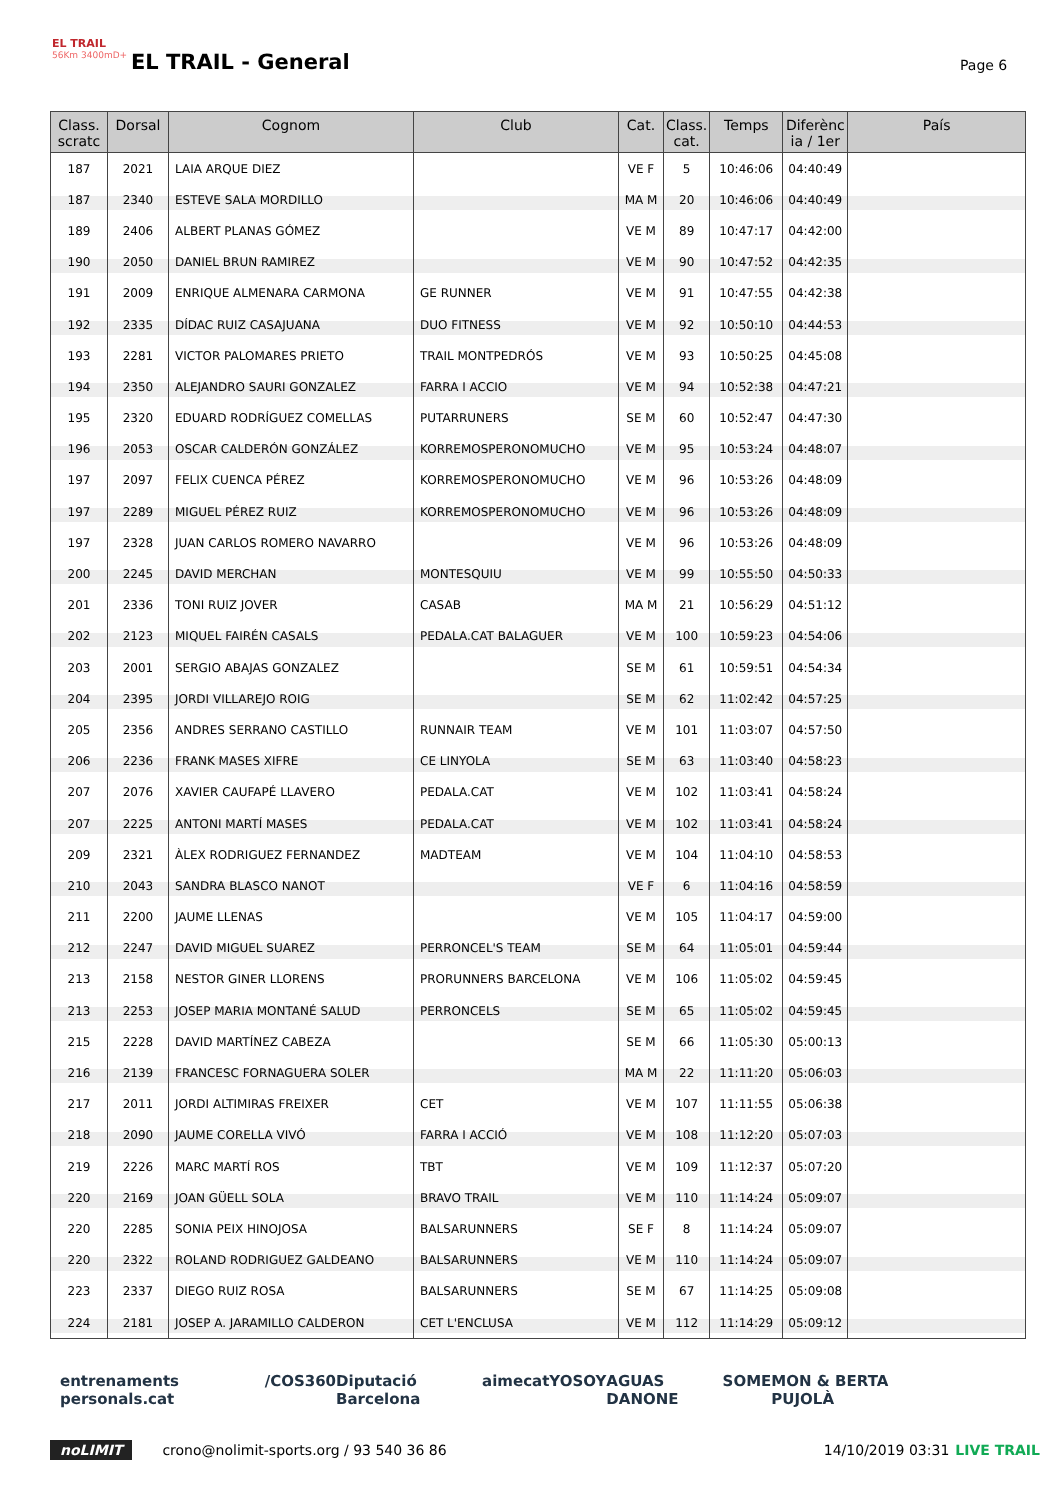EL TRAIL
56Km 3400mD+
EL TRAIL - General Page 6
| Class. scratc | Dorsal | Cognom | Club | Cat. | Class. cat. | Temps | Diferènc ia / 1er | País |
| --- | --- | --- | --- | --- | --- | --- | --- | --- |
| 187 | 2021 | LAIA ARQUE DIEZ | | VE F | 5 | 10:46:06 | 04:40:49 | |
| 187 | 2340 | ESTEVE SALA MORDILLO | | MA M | 20 | 10:46:06 | 04:40:49 | |
| 189 | 2406 | ALBERT PLANAS GÓMEZ | | VE M | 89 | 10:47:17 | 04:42:00 | |
| 190 | 2050 | DANIEL BRUN RAMIREZ | | VE M | 90 | 10:47:52 | 04:42:35 | |
| 191 | 2009 | ENRIQUE ALMENARA CARMONA | GE RUNNER | VE M | 91 | 10:47:55 | 04:42:38 | |
| 192 | 2335 | DÍDAC RUIZ CASAJUANA | DUO FITNESS | VE M | 92 | 10:50:10 | 04:44:53 | |
| 193 | 2281 | VICTOR PALOMARES PRIETO | TRAIL MONTPEDRÓS | VE M | 93 | 10:50:25 | 04:45:08 | |
| 194 | 2350 | ALEJANDRO SAURI GONZALEZ | FARRA I ACCIO | VE M | 94 | 10:52:38 | 04:47:21 | |
| 195 | 2320 | EDUARD RODRÍGUEZ COMELLAS | PUTARRUNERS | SE M | 60 | 10:52:47 | 04:47:30 | |
| 196 | 2053 | OSCAR CALDERÓN GONZÁLEZ | KORREMOSPERONOMUCHO | VE M | 95 | 10:53:24 | 04:48:07 | |
| 197 | 2097 | FELIX CUENCA PÉREZ | KORREMOSPERONOMUCHO | VE M | 96 | 10:53:26 | 04:48:09 | |
| 197 | 2289 | MIGUEL PÉREZ RUIZ | KORREMOSPERONOMUCHO | VE M | 96 | 10:53:26 | 04:48:09 | |
| 197 | 2328 | JUAN CARLOS ROMERO NAVARRO | | VE M | 96 | 10:53:26 | 04:48:09 | |
| 200 | 2245 | DAVID MERCHAN | MONTESQUIU | VE M | 99 | 10:55:50 | 04:50:33 | |
| 201 | 2336 | TONI RUIZ JOVER | CASAB | MA M | 21 | 10:56:29 | 04:51:12 | |
| 202 | 2123 | MIQUEL FAIRÉN CASALS | PEDALA.CAT BALAGUER | VE M | 100 | 10:59:23 | 04:54:06 | |
| 203 | 2001 | SERGIO ABAJAS GONZALEZ | | SE M | 61 | 10:59:51 | 04:54:34 | |
| 204 | 2395 | JORDI VILLAREJO ROIG | | SE M | 62 | 11:02:42 | 04:57:25 | |
| 205 | 2356 | ANDRES SERRANO CASTILLO | RUNNAIR TEAM | VE M | 101 | 11:03:07 | 04:57:50 | |
| 206 | 2236 | FRANK MASES XIFRE | CE LINYOLA | SE M | 63 | 11:03:40 | 04:58:23 | |
| 207 | 2076 | XAVIER CAUFAPÉ LLAVERO | PEDALA.CAT | VE M | 102 | 11:03:41 | 04:58:24 | |
| 207 | 2225 | ANTONI MARTÍ MASES | PEDALA.CAT | VE M | 102 | 11:03:41 | 04:58:24 | |
| 209 | 2321 | ÀLEX RODRIGUEZ FERNANDEZ | MADTEAM | VE M | 104 | 11:04:10 | 04:58:53 | |
| 210 | 2043 | SANDRA BLASCO NANOT | | VE F | 6 | 11:04:16 | 04:58:59 | |
| 211 | 2200 | JAUME LLENAS | | VE M | 105 | 11:04:17 | 04:59:00 | |
| 212 | 2247 | DAVID MIGUEL SUAREZ | PERRONCEL'S TEAM | SE M | 64 | 11:05:01 | 04:59:44 | |
| 213 | 2158 | NESTOR GINER LLORENS | PRORUNNERS BARCELONA | VE M | 106 | 11:05:02 | 04:59:45 | |
| 213 | 2253 | JOSEP MARIA MONTANÉ SALUD | PERRONCELS | SE M | 65 | 11:05:02 | 04:59:45 | |
| 215 | 2228 | DAVID MARTÍNEZ CABEZA | | SE M | 66 | 11:05:30 | 05:00:13 | |
| 216 | 2139 | FRANCESC FORNAGUERA SOLER | | MA M | 22 | 11:11:20 | 05:06:03 | |
| 217 | 2011 | JORDI ALTIMIRAS FREIXER | CET | VE M | 107 | 11:11:55 | 05:06:38 | |
| 218 | 2090 | JAUME CORELLA VIVÓ | FARRA I ACCIÓ | VE M | 108 | 11:12:20 | 05:07:03 | |
| 219 | 2226 | MARC MARTÍ ROS | TBT | VE M | 109 | 11:12:37 | 05:07:20 | |
| 220 | 2169 | JOAN GÜELL SOLA | BRAVO TRAIL | VE M | 110 | 11:14:24 | 05:09:07 | |
| 220 | 2285 | SONIA PEIX HINOJOSA | BALSARUNNERS | SE F | 8 | 11:14:24 | 05:09:07 | |
| 220 | 2322 | ROLAND RODRIGUEZ GALDEANO | BALSARUNNERS | VE M | 110 | 11:14:24 | 05:09:07 | |
| 223 | 2337 | DIEGO RUIZ ROSA | BALSARUNNERS | SE M | 67 | 11:14:25 | 05:09:08 | |
| 224 | 2181 | JOSEP A. JARAMILLO CALDERON | CET L'ENCLUSA | VE M | 112 | 11:14:29 | 05:09:12 | |
entrenaments personals.cat /COS360 Diputació Barcelona aimecat YOSOY AGUAS DANONE SOME MON & BERTA PUJOLÀ
noLIMIT crono@nolimit-sports.org / 93 540 36 86 14/10/2019 03:31 LIVE TRAIL